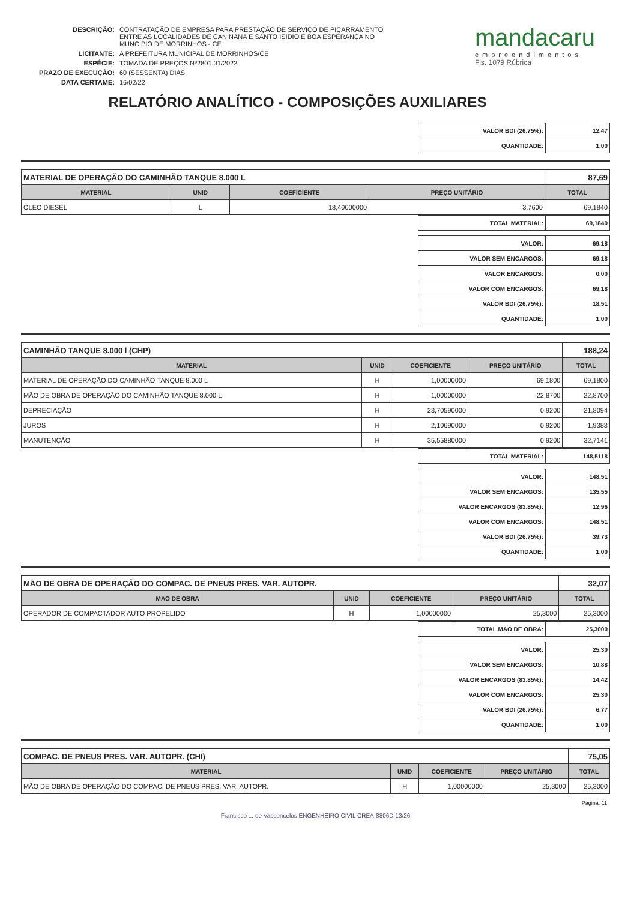| DESCRIÇÃO: | CONTRATAÇÃO DE EMPRESA PARA PRESTAÇÃO DE SERVIÇO DE PIÇARRAMENTO ENTRE AS LOCALIDADES DE CANINANA E SANTO ISIDIO E BOA ESPERANÇA NO MUNCIPIO DE MORRINHOS - CE |
| LICITANTE: | A PREFEITURA MUNICIPAL DE MORRINHOS/CE |
| ESPÉCIE: | TOMADA DE PREÇOS Nº2801.01/2022 |
| PRAZO DE EXECUÇÃO: | 60 (SESSENTA) DIAS |
| DATA CERTAME: | 16/02/22 |
mandacaru
empreendimentos
Fls. 1079 Rúbrica
RELATÓRIO ANALÍTICO - COMPOSIÇÕES AUXILIARES
| VALOR BDI (26.75%): | 12,47 |
| QUANTIDADE: | 1,00 |
| MATERIAL DE OPERAÇÃO DO CAMINHÃO TANQUE 8.000 L | | | | 87,69 |
| MATERIAL | UNID | COEFICIENTE | PREÇO UNITÁRIO | TOTAL |
| OLEO DIESEL | L | 18,40000000 | 3,7600 | 69,1840 |
| TOTAL MATERIAL: | 69,1840 |
| VALOR: | 69,18 |
| VALOR SEM ENCARGOS: | 69,18 |
| VALOR ENCARGOS: | 0,00 |
| VALOR COM ENCARGOS: | 69,18 |
| VALOR BDI (26.75%): | 18,51 |
| QUANTIDADE: | 1,00 |
| CAMINHÃO TANQUE 8.000 l (CHP) | | | | 188,24 |
| MATERIAL | UNID | COEFICIENTE | PREÇO UNITÁRIO | TOTAL |
| MATERIAL DE OPERAÇÃO DO CAMINHÃO TANQUE 8.000 L | H | 1,00000000 | 69,1800 | 69,1800 |
| MÃO DE OBRA DE OPERAÇÃO DO CAMINHÃO TANQUE 8.000 L | H | 1,00000000 | 22,8700 | 22,8700 |
| DEPRECIAÇÃO | H | 23,70590000 | 0,9200 | 21,8094 |
| JUROS | H | 2,10690000 | 0,9200 | 1,9383 |
| MANUTENÇÃO | H | 35,55880000 | 0,9200 | 32,7141 |
| TOTAL MATERIAL: | 148,5118 |
| VALOR: | 148,51 |
| VALOR SEM ENCARGOS: | 135,55 |
| VALOR ENCARGOS (83.85%): | 12,96 |
| VALOR COM ENCARGOS: | 148,51 |
| VALOR BDI (26.75%): | 39,73 |
| QUANTIDADE: | 1,00 |
| MÃO DE OBRA DE OPERAÇÃO DO COMPAC. DE PNEUS PRES. VAR. AUTOPR. | | | | 32,07 |
| MAO DE OBRA | UNID | COEFICIENTE | PREÇO UNITÁRIO | TOTAL |
| OPERADOR DE COMPACTADOR AUTO PROPELIDO | H | 1,00000000 | 25,3000 | 25,3000 |
| TOTAL MAO DE OBRA: | 25,3000 |
| VALOR: | 25,30 |
| VALOR SEM ENCARGOS: | 10,88 |
| VALOR ENCARGOS (83.85%): | 14,42 |
| VALOR COM ENCARGOS: | 25,30 |
| VALOR BDI (26.75%): | 6,77 |
| QUANTIDADE: | 1,00 |
| COMPAC. DE PNEUS PRES. VAR. AUTOPR. (CHI) | | | | 75,05 |
| MATERIAL | UNID | COEFICIENTE | PREÇO UNITÁRIO | TOTAL |
| MÃO DE OBRA DE OPERAÇÃO DO COMPAC. DE PNEUS PRES. VAR. AUTOPR. | H | 1,00000000 | 25,3000 | 25,3000 |
Página: 11
Francisco ... de Vasconcelos ENGENHEIRO CIVIL CREA-8806D 13/26